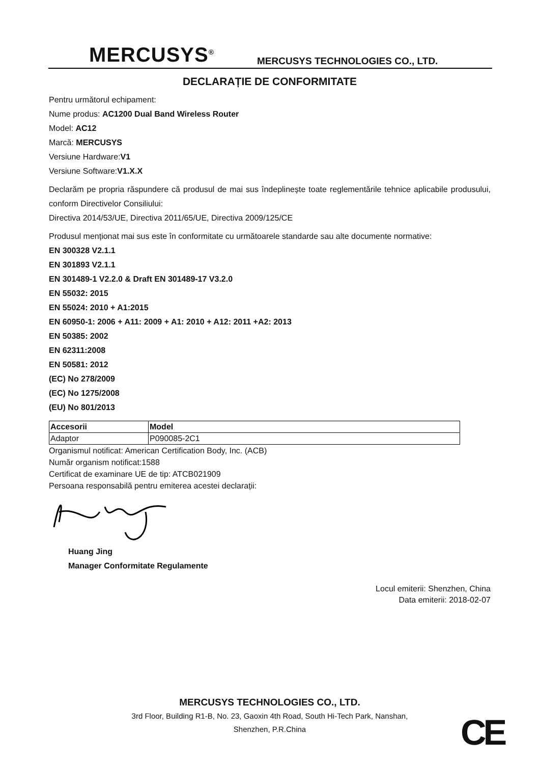MERCUSYS<sup>®</sup> MERCUSYS TECHNOLOGIES CO., LTD.
DECLARAȚIE DE CONFORMITATE
Pentru următorul echipament:
Nume produs: AC1200 Dual Band Wireless Router
Model: AC12
Marcă: MERCUSYS
Versiune Hardware:V1
Versiune Software:V1.X.X
Declarăm pe propria răspundere că produsul de mai sus îndeplinește toate reglementările tehnice aplicabile produsului, conform Directivelor Consiliului:
Directiva 2014/53/UE, Directiva 2011/65/UE, Directiva 2009/125/CE
Produsul menționat mai sus este în conformitate cu următoarele standarde sau alte documente normative:
EN 300328 V2.1.1
EN 301893 V2.1.1
EN 301489-1 V2.2.0 & Draft EN 301489-17 V3.2.0
EN 55032: 2015
EN 55024: 2010 + A1:2015
EN 60950-1: 2006 + A11: 2009 + A1: 2010 + A12: 2011 +A2: 2013
EN 50385: 2002
EN 62311:2008
EN 50581: 2012
(EC) No 278/2009
(EC) No 1275/2008
(EU) No 801/2013
| Accesorii | Model |
| --- | --- |
| Adaptor | P090085-2C1 |
Organismul notificat: American Certification Body, Inc. (ACB)
Număr organism notificat:1588
Certificat de examinare UE de tip: ATCB021909
Persoana responsabilă pentru emiterea acestei declarații:
Huang Jing
Manager Conformitate Regulamente
Locul emiterii: Shenzhen, China
Data emiterii: 2018-02-07
MERCUSYS TECHNOLOGIES CO., LTD.
3rd Floor, Building R1-B, No. 23, Gaoxin 4th Road, South Hi-Tech Park, Nanshan,
Shenzhen, P.R.China
CE